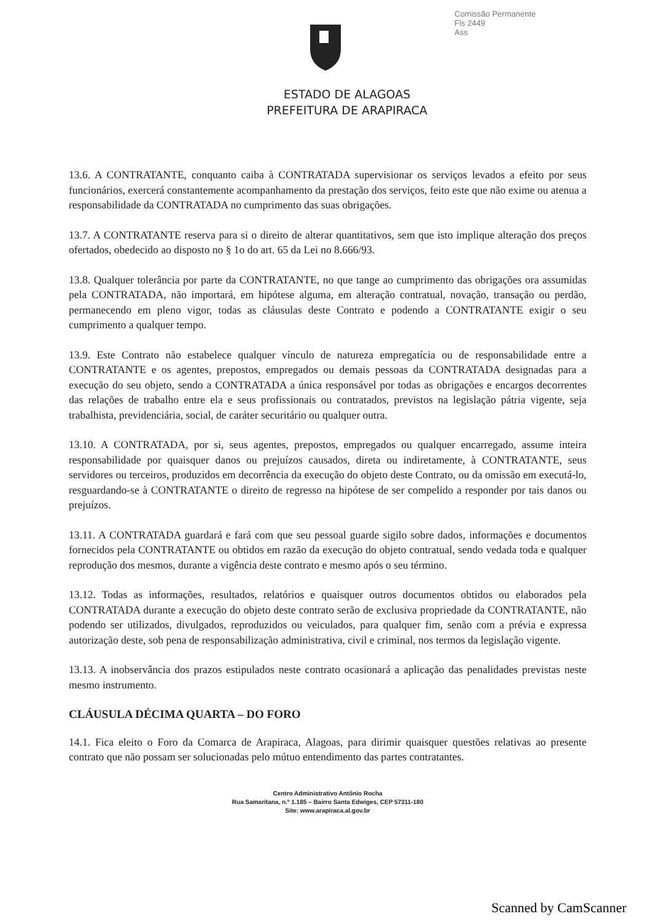Comissão Permanente
Fls 2449
Ass
ESTADO DE ALAGOAS
PREFEITURA DE ARAPIRACA
13.6. A CONTRATANTE, conquanto caiba à CONTRATADA supervisionar os serviços levados a efeito por seus funcionários, exercerá constantemente acompanhamento da prestação dos serviços, feito este que não exime ou atenua a responsabilidade da CONTRATADA no cumprimento das suas obrigações.
13.7. A CONTRATANTE reserva para si o direito de alterar quantitativos, sem que isto implique alteração dos preços ofertados, obedecido ao disposto no § 1o do art. 65 da Lei no 8.666/93.
13.8. Qualquer tolerância por parte da CONTRATANTE, no que tange ao cumprimento das obrigações ora assumidas pela CONTRATADA, não importará, em hipótese alguma, em alteração contratual, novação, transação ou perdão, permanecendo em pleno vigor, todas as cláusulas deste Contrato e podendo a CONTRATANTE exigir o seu cumprimento a qualquer tempo.
13.9. Este Contrato não estabelece qualquer vínculo de natureza empregatícia ou de responsabilidade entre a CONTRATANTE e os agentes, prepostos, empregados ou demais pessoas da CONTRATADA designadas para a execução do seu objeto, sendo a CONTRATADA a única responsável por todas as obrigações e encargos decorrentes das relações de trabalho entre ela e seus profissionais ou contratados, previstos na legislação pátria vigente, seja trabalhista, previdenciária, social, de caráter securitário ou qualquer outra.
13.10. A CONTRATADA, por si, seus agentes, prepostos, empregados ou qualquer encarregado, assume inteira responsabilidade por quaisquer danos ou prejuízos causados, direta ou indiretamente, à CONTRATANTE, seus servidores ou terceiros, produzidos em decorrência da execução do objeto deste Contrato, ou da omissão em executá-lo, resguardando-se à CONTRATANTE o direito de regresso na hipótese de ser compelido a responder por tais danos ou prejuízos.
13.11. A CONTRATADA guardará e fará com que seu pessoal guarde sigilo sobre dados, informações e documentos fornecidos pela CONTRATANTE ou obtidos em razão da execução do objeto contratual, sendo vedada toda e qualquer reprodução dos mesmos, durante a vigência deste contrato e mesmo após o seu término.
13.12. Todas as informações, resultados, relatórios e quaisquer outros documentos obtidos ou elaborados pela CONTRATADA durante a execução do objeto deste contrato serão de exclusiva propriedade da CONTRATANTE, não podendo ser utilizados, divulgados, reproduzidos ou veiculados, para qualquer fim, senão com a prévia e expressa autorização deste, sob pena de responsabilização administrativa, civil e criminal, nos termos da legislação vigente.
13.13. A inobservância dos prazos estipulados neste contrato ocasionará a aplicação das penalidades previstas neste mesmo instrumento.
CLÁUSULA DÉCIMA QUARTA – DO FORO
14.1. Fica eleito o Foro da Comarca de Arapiraca, Alagoas, para dirimir quaisquer questões relativas ao presente contrato que não possam ser solucionadas pelo mútuo entendimento das partes contratantes.
Centro Administrativo Antônio Rocha
Rua Samaritana, n.º 1.185 – Bairro Santa Edwiges, CEP 57311-180
Site: www.arapiraca.al.gov.br
Scanned by CamScanner